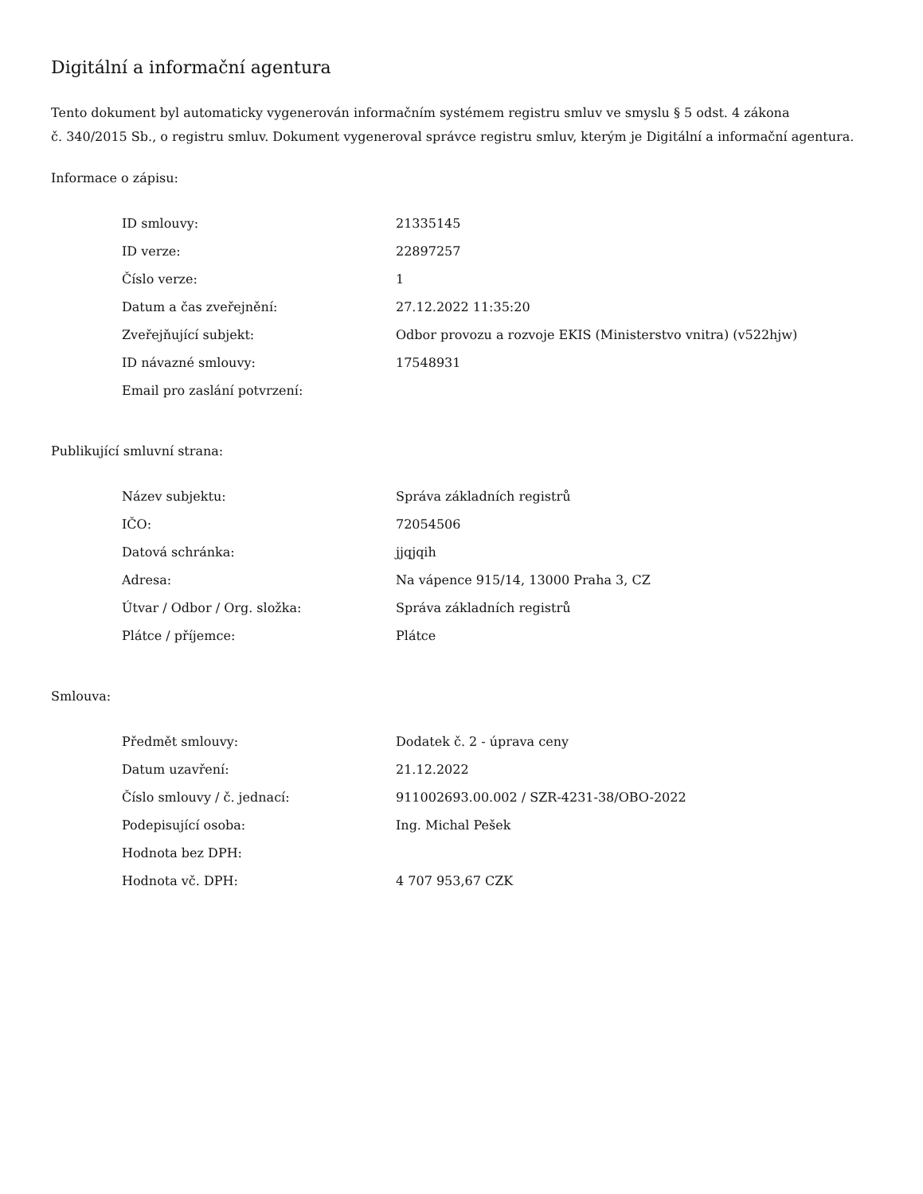Digitální a informační agentura
Tento dokument byl automaticky vygenerován informačním systémem registru smluv ve smyslu § 5 odst. 4 zákona
č. 340/2015 Sb., o registru smluv. Dokument vygeneroval správce registru smluv, kterým je Digitální a informační agentura.
Informace o zápisu:
| ID smlouvy: | 21335145 |
| ID verze: | 22897257 |
| Číslo verze: | 1 |
| Datum a čas zveřejnění: | 27.12.2022 11:35:20 |
| Zveřejňující subjekt: | Odbor provozu a rozvoje EKIS (Ministerstvo vnitra) (v522hjw) |
| ID návazné smlouvy: | 17548931 |
| Email pro zaslání potvrzení: | |
Publikující smluvní strana:
| Název subjektu: | Správa základních registrů |
| IČO: | 72054506 |
| Datová schránka: | jjqjqih |
| Adresa: | Na vápence 915/14, 13000 Praha 3, CZ |
| Útvar / Odbor / Org. složka: | Správa základních registrů |
| Plátce / příjemce: | Plátce |
Smlouva:
| Předmět smlouvy: | Dodatek č. 2 - úprava ceny |
| Datum uzavření: | 21.12.2022 |
| Číslo smlouvy / č. jednací: | 911002693.00.002 / SZR-4231-38/OBO-2022 |
| Podepisující osoba: | Ing. Michal Pešek |
| Hodnota bez DPH: | |
| Hodnota vč. DPH: | 4 707 953,67 CZK |